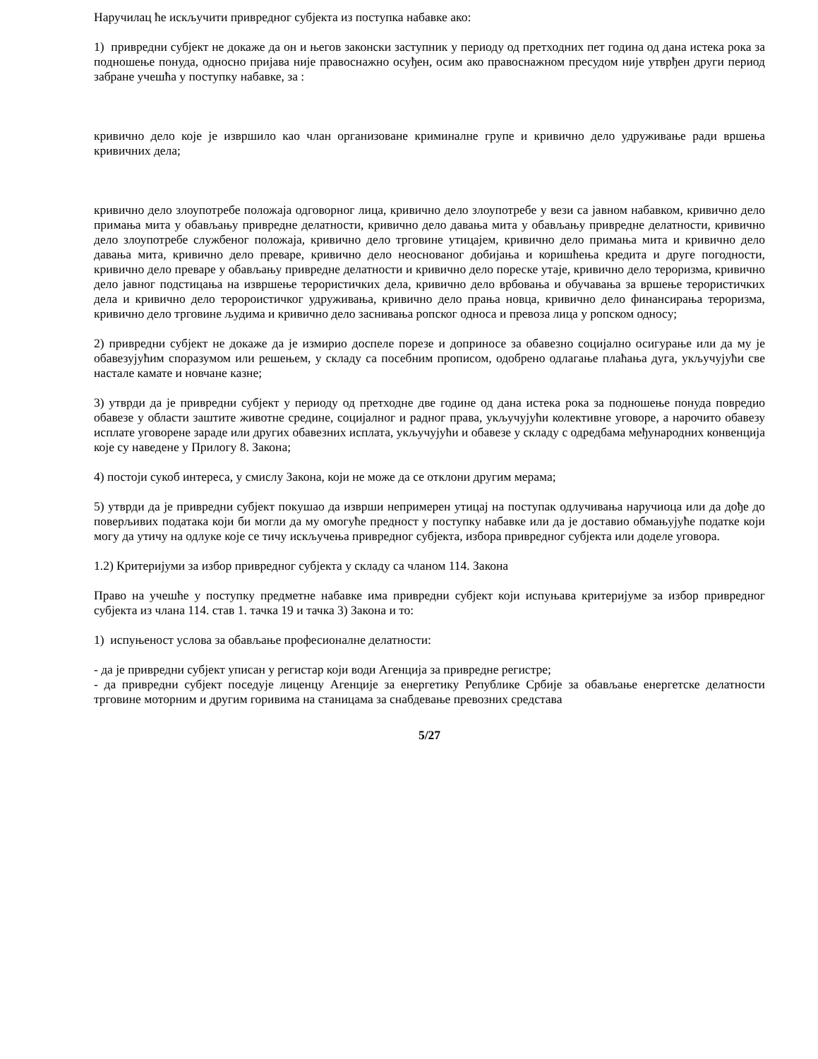Наручилац ће искључити привредног субјекта из поступка набавке ако:
1) привредни субјект не докаже да он и његов законски заступник у периоду од претходних пет година од дана истека рока за подношење понуда, односно пријава није правоснажно осуђен, осим ако правоснажном пресудом није утврђен други период забране учешћа у поступку набавке, за :
кривично дело које је извршило као члан организоване криминалне групе и кривично дело удруживање ради вршења кривичних дела;
кривично дело злоупотребе положаја одговорног лица, кривично дело злоупотребе у вези са јавном набавком, кривично дело примања мита у обављању привредне делатности, кривично дело давања мита у обављању привредне делатности, кривично дело злоупотребе службеног положаја, кривично дело трговине утицајем, кривично дело примања мита и кривично дело давања мита, кривично дело преваре, кривично дело неоснованог добијања и коришћења кредита и друге погодности, кривично дело преваре у обављању привредне делатности и кривично дело пореске утаје, кривично дело тероризма, кривично дело јавног подстицања на извршење терористичких дела, кривично дело врбовања и обучавања за вршење терористичких дела и кривично дело теророистичког удруживања, кривично дело прања новца, кривично дело финансирања тероризма, кривично дело трговине људима и кривично дело заснивања ропског односа и превоза лица у ропском односу;
2) привредни субјект не докаже да је измирио доспеле порезе и доприносе за обавезно социјално осигурање или да му је обавезујућим споразумом или решењем, у складу са посебним прописом, одобрено одлагање плаћања дуга, укључујући све настале камате и новчане казне;
3) утврди да је привредни субјект у периоду од претходне две године од дана истека рока за подношење понуда повредио обавезе у области заштите животне средине, социјалног и радног права, укључујући колективне уговоре, а нарочито обавезу исплате уговорене зараде или других обавезних исплата, укључујући и обавезе у складу с одредбама међународних конвенција које су наведене у Прилогу 8. Закона;
4) постоји сукоб интереса, у смислу Закона, који не може да се отклони другим мерама;
5) утврди да је привредни субјект покушао да изврши непримерен утицај на поступак одлучивања наручиоца или да дође до поверљивих података који би могли да му омогуће предност у поступку набавке или да је доставио обмањујуће податке који могу да утичу на одлуке које се тичу искључења привредног субјекта, избора привредног субјекта или доделе уговора.
1.2) Критеријуми за избор привредног субјекта у складу са чланом 114. Закона
Право на учешће у поступку предметне набавке има привредни субјект који испуњава критеријуме за избор привредног субјекта из члана 114. став 1. тачка 19 и тачка 3) Закона и то:
1) испуњеност услова за обављање професионалне делатности:
- да је привредни субјект уписан у регистар који води Агенција за привредне регистре;
- да привредни субјект поседује лиценцу Агенције за енергетику Републике Србије за обављање енергетске делатности трговине моторним и другим горивима на станицама за снабдевање превозних средстава
5/27